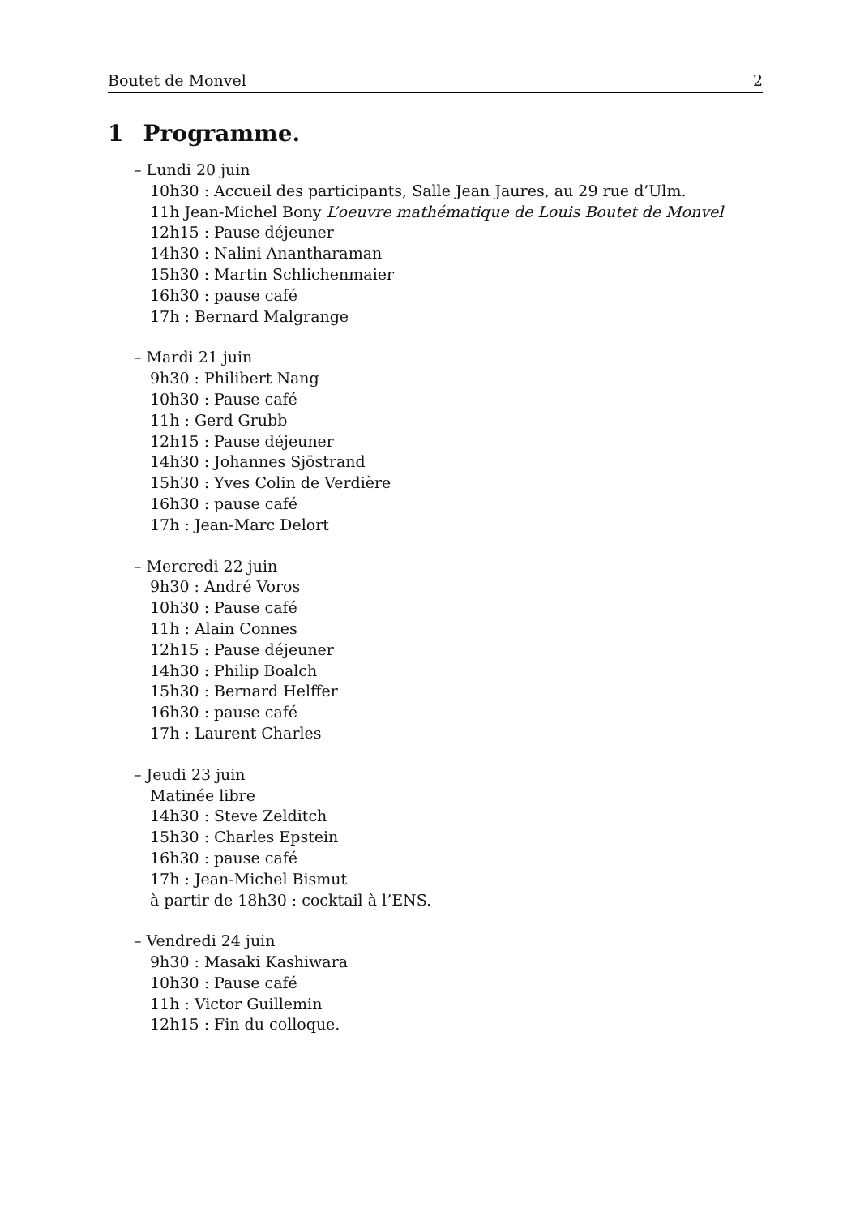Boutet de Monvel 2
1 Programme.
– Lundi 20 juin
10h30 : Accueil des participants, Salle Jean Jaures, au 29 rue d’Ulm.
11h Jean-Michel Bony L’oeuvre mathématique de Louis Boutet de Monvel
12h15 : Pause déjeuner
14h30 : Nalini Anantharaman
15h30 : Martin Schlichenmaier
16h30 : pause café
17h : Bernard Malgrange
– Mardi 21 juin
9h30 : Philibert Nang
10h30 : Pause café
11h : Gerd Grubb
12h15 : Pause déjeuner
14h30 : Johannes Sjöstrand
15h30 : Yves Colin de Verdière
16h30 : pause café
17h : Jean-Marc Delort
– Mercredi 22 juin
9h30 : André Voros
10h30 : Pause café
11h : Alain Connes
12h15 : Pause déjeuner
14h30 : Philip Boalch
15h30 : Bernard Helffer
16h30 : pause café
17h : Laurent Charles
– Jeudi 23 juin
Matinée libre
14h30 : Steve Zelditch
15h30 : Charles Epstein
16h30 : pause café
17h : Jean-Michel Bismut
à partir de 18h30 : cocktail à l’ENS.
– Vendredi 24 juin
9h30 : Masaki Kashiwara
10h30 : Pause café
11h : Victor Guillemin
12h15 : Fin du colloque.